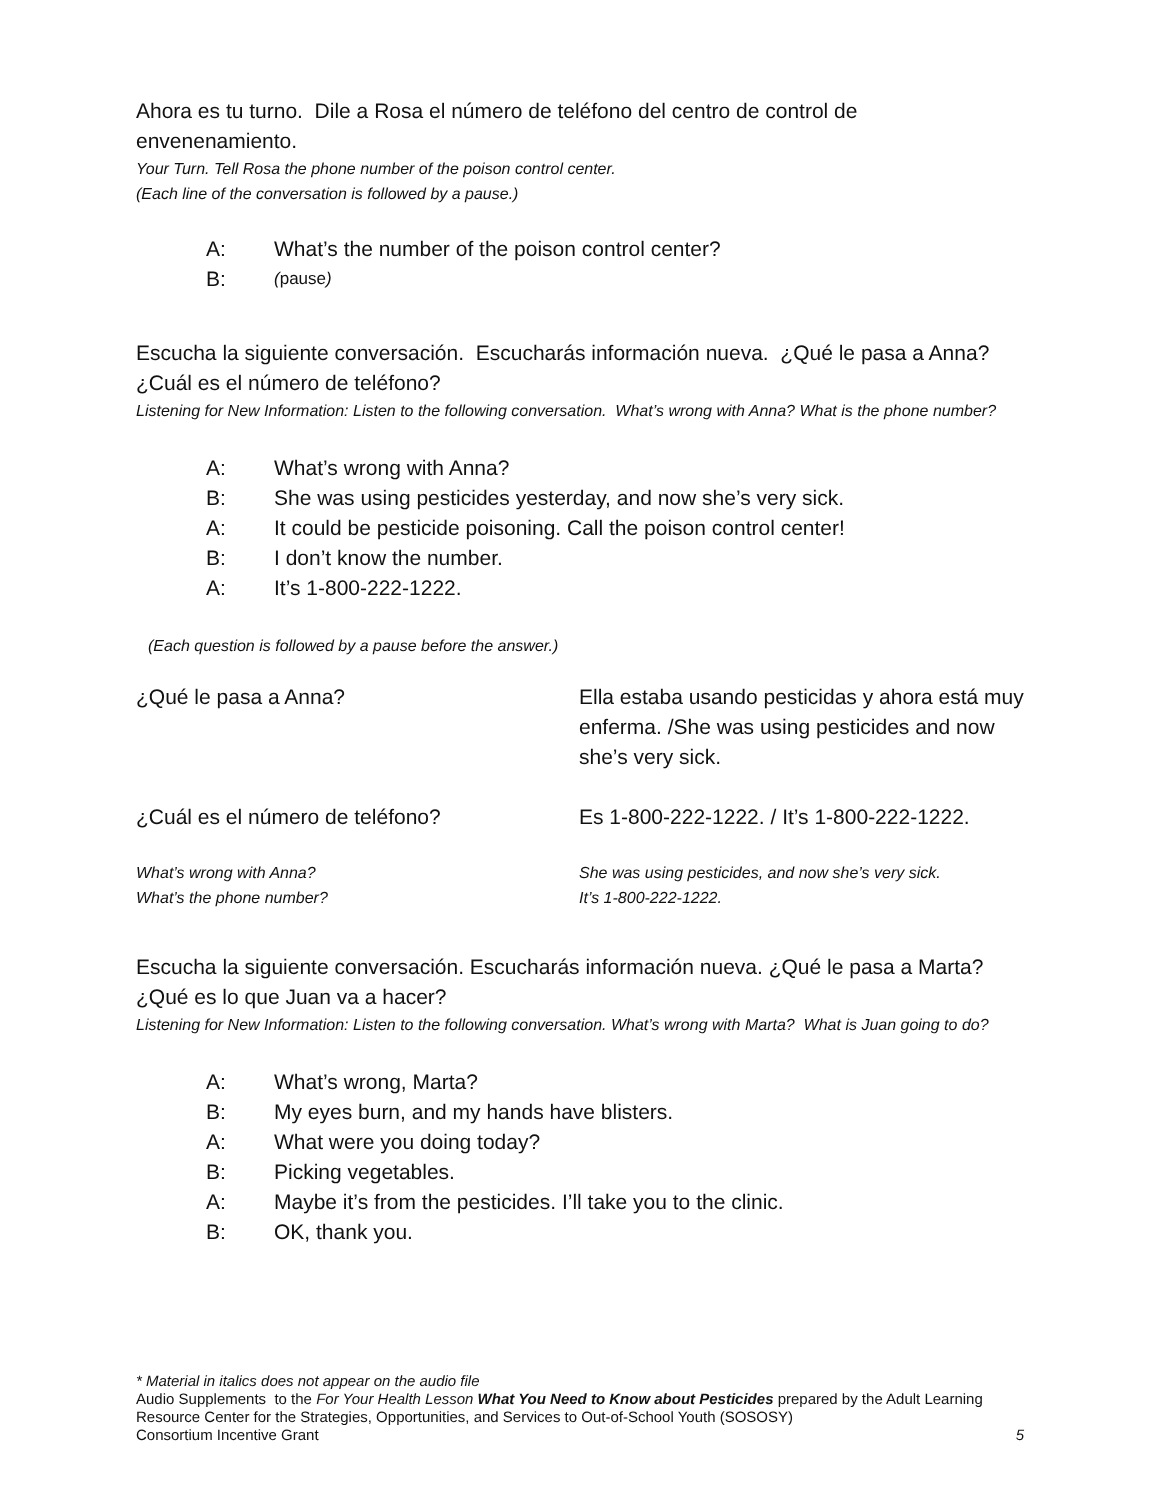Ahora es tu turno. Dile a Rosa el número de teléfono del centro de control de envenenamiento.
Your Turn. Tell Rosa the phone number of the poison control center.
(Each line of the conversation is followed by a pause.)
A: What’s the number of the poison control center?
B: (pause)
Escucha la siguiente conversación. Escucharás información nueva. ¿Qué le pasa a Anna? ¿Cuál es el número de teléfono?
Listening for New Information: Listen to the following conversation. What’s wrong with Anna? What is the phone number?
A: What’s wrong with Anna?
B: She was using pesticides yesterday, and now she’s very sick.
A: It could be pesticide poisoning. Call the poison control center!
B: I don’t know the number.
A: It’s 1-800-222-1222.
(Each question is followed by a pause before the answer.)
¿Qué le pasa a Anna? Ella estaba usando pesticidas y ahora está muy enferma. /She was using pesticides and now she’s very sick.
¿Cuál es el número de teléfono? Es 1-800-222-1222. / It’s 1-800-222-1222.
What’s wrong with Anna?
What’s the phone number?
She was using pesticides, and now she’s very sick.
It’s 1-800-222-1222.
Escucha la siguiente conversación. Escucharás información nueva. ¿Qué le pasa a Marta? ¿Qué es lo que Juan va a hacer?
Listening for New Information: Listen to the following conversation. What’s wrong with Marta? What is Juan going to do?
A: What’s wrong, Marta?
B: My eyes burn, and my hands have blisters.
A: What were you doing today?
B: Picking vegetables.
A: Maybe it’s from the pesticides. I’ll take you to the clinic.
B: OK, thank you.
* Material in italics does not appear on the audio file
Audio Supplements to the For Your Health Lesson What You Need to Know about Pesticides prepared by the Adult Learning Resource Center for the Strategies, Opportunities, and Services to Out-of-School Youth (SOSOSY)
Consortium Incentive Grant 5